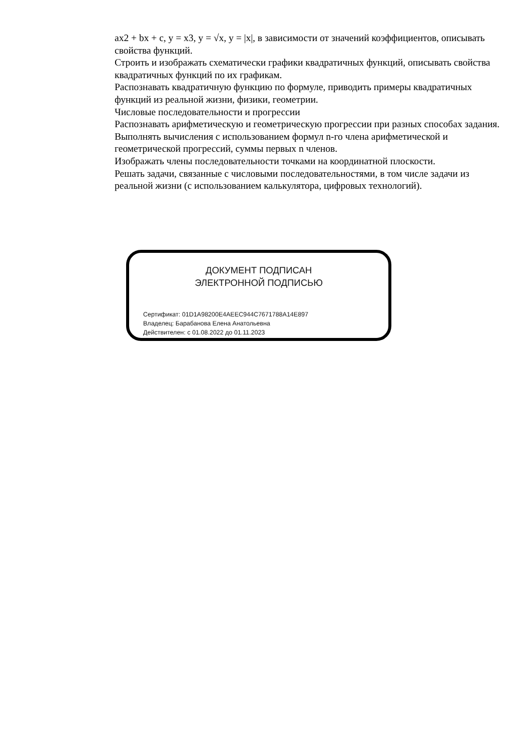ax2 + bx + c, y = x3, y = √x, y = |x|, в зависимости от значений коэффициентов, описывать свойства функций.
Строить и изображать схематически графики квадратичных функций, описывать свойства квадратичных функций по их графикам.
Распознавать квадратичную функцию по формуле, приводить примеры квадратичных функций из реальной жизни, физики, геометрии.
Числовые последовательности и прогрессии
Распознавать арифметическую и геометрическую прогрессии при разных способах задания.
Выполнять вычисления с использованием формул n-го члена арифметической и геометрической прогрессий, суммы первых n членов.
Изображать члены последовательности точками на координатной плоскости.
Решать задачи, связанные с числовыми последовательностями, в том числе задачи из реальной жизни (с использованием калькулятора, цифровых технологий).
ДОКУМЕНТ ПОДПИСАН
ЭЛЕКТРОННОЙ ПОДПИСЬЮ
Сертификат: 01D1A98200E4AEEC944C7671788A14E897
Владелец: Барабанова Елена Анатольевна
Действителен: с 01.08.2022 до 01.11.2023